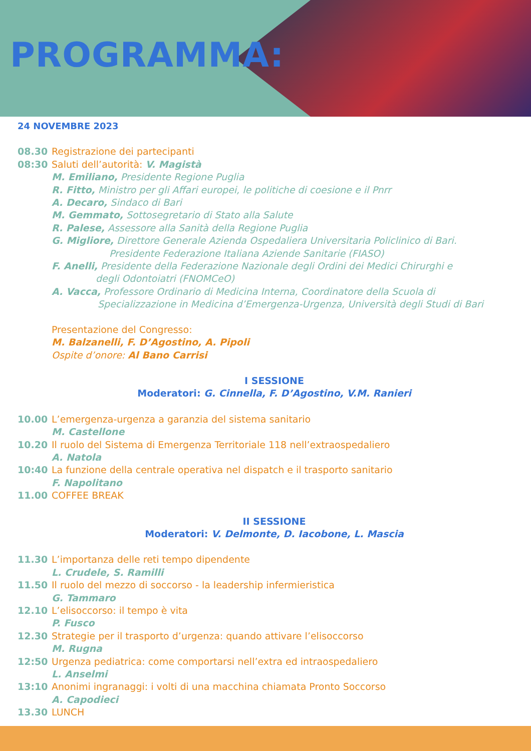PROGRAMMA:
24 NOVEMBRE 2023
08.30 Registrazione dei partecipanti
08:30 Saluti dell’autorità: V. Magistà
M. Emiliano, Presidente Regione Puglia
R. Fitto, Ministro per gli Affari europei, le politiche di coesione e il Pnrr
A. Decaro, Sindaco di Bari
M. Gemmato, Sottosegretario di Stato alla Salute
R. Palese, Assessore alla Sanità della Regione Puglia
G. Migliore, Direttore Generale Azienda Ospedaliera Universitaria Policlinico di Bari.
Presidente Federazione Italiana Aziende Sanitarie (FIASO)
F. Anelli, Presidente della Federazione Nazionale degli Ordini dei Medici Chirurghi e
degli Odontoiatri (FNOMCeO)
A. Vacca, Professore Ordinario di Medicina Interna, Coordinatore della Scuola di
Specializzazione in Medicina d’Emergenza-Urgenza, Università degli Studi di Bari
Presentazione del Congresso:
M. Balzanelli, F. D’Agostino, A. Pipoli
Ospite d’onore: Al Bano Carrisi
I SESSIONE
Moderatori: G. Cinnella, F. D’Agostino, V.M. Ranieri
10.00 L’emergenza-urgenza a garanzia del sistema sanitario
M. Castellone
10.20 Il ruolo del Sistema di Emergenza Territoriale 118 nell’extraospedaliero
A. Natola
10:40 La funzione della centrale operativa nel dispatch e il trasporto sanitario
F. Napolitano
11.00 COFFEE BREAK
II SESSIONE
Moderatori: V. Delmonte, D. Iacobone, L. Mascia
11.30 L’importanza delle reti tempo dipendente
L. Crudele, S. Ramilli
11.50 Il ruolo del mezzo di soccorso - la leadership infermieristica
G. Tammaro
12.10 L’elisoccorso: il tempo è vita
P. Fusco
12.30 Strategie per il trasporto d’urgenza: quando attivare l’elisoccorso
M. Rugna
12:50 Urgenza pediatrica: come comportarsi nell’extra ed intraospedaliero
L. Anselmi
13:10 Anonimi ingranaggi: i volti di una macchina chiamata Pronto Soccorso
A. Capodieci
13.30 LUNCH